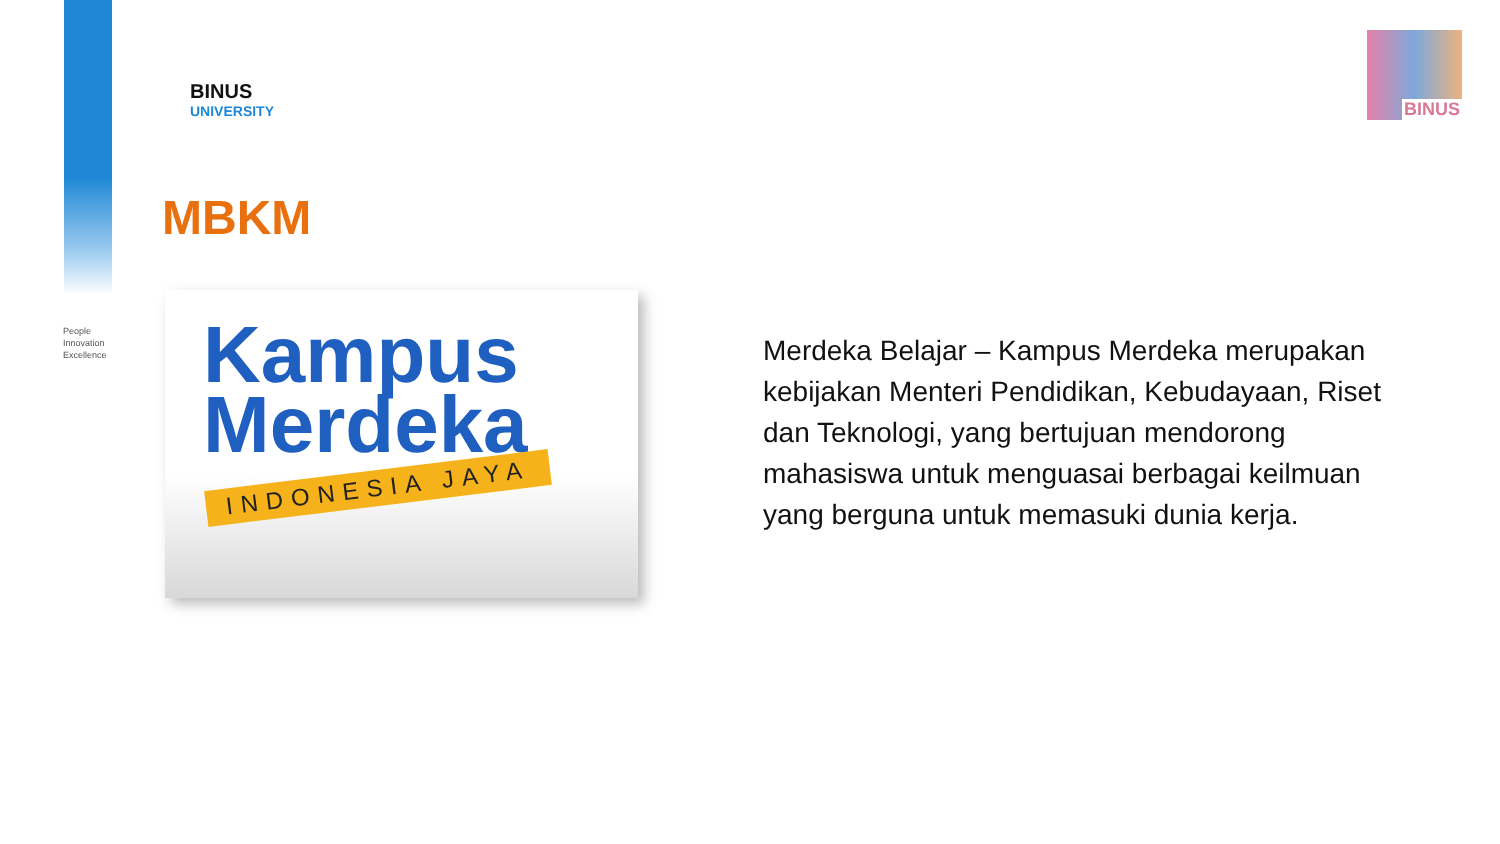BINUS
UNIVERSITY
BINUS
People
Innovation
Excellence
MBKM
Kampus
Merdeka
INDONESIA JAYA
Merdeka Belajar – Kampus Merdeka merupakan kebijakan Menteri Pendidikan, Kebudayaan, Riset dan Teknologi, yang bertujuan mendorong mahasiswa untuk menguasai berbagai keilmuan yang berguna untuk memasuki dunia kerja.